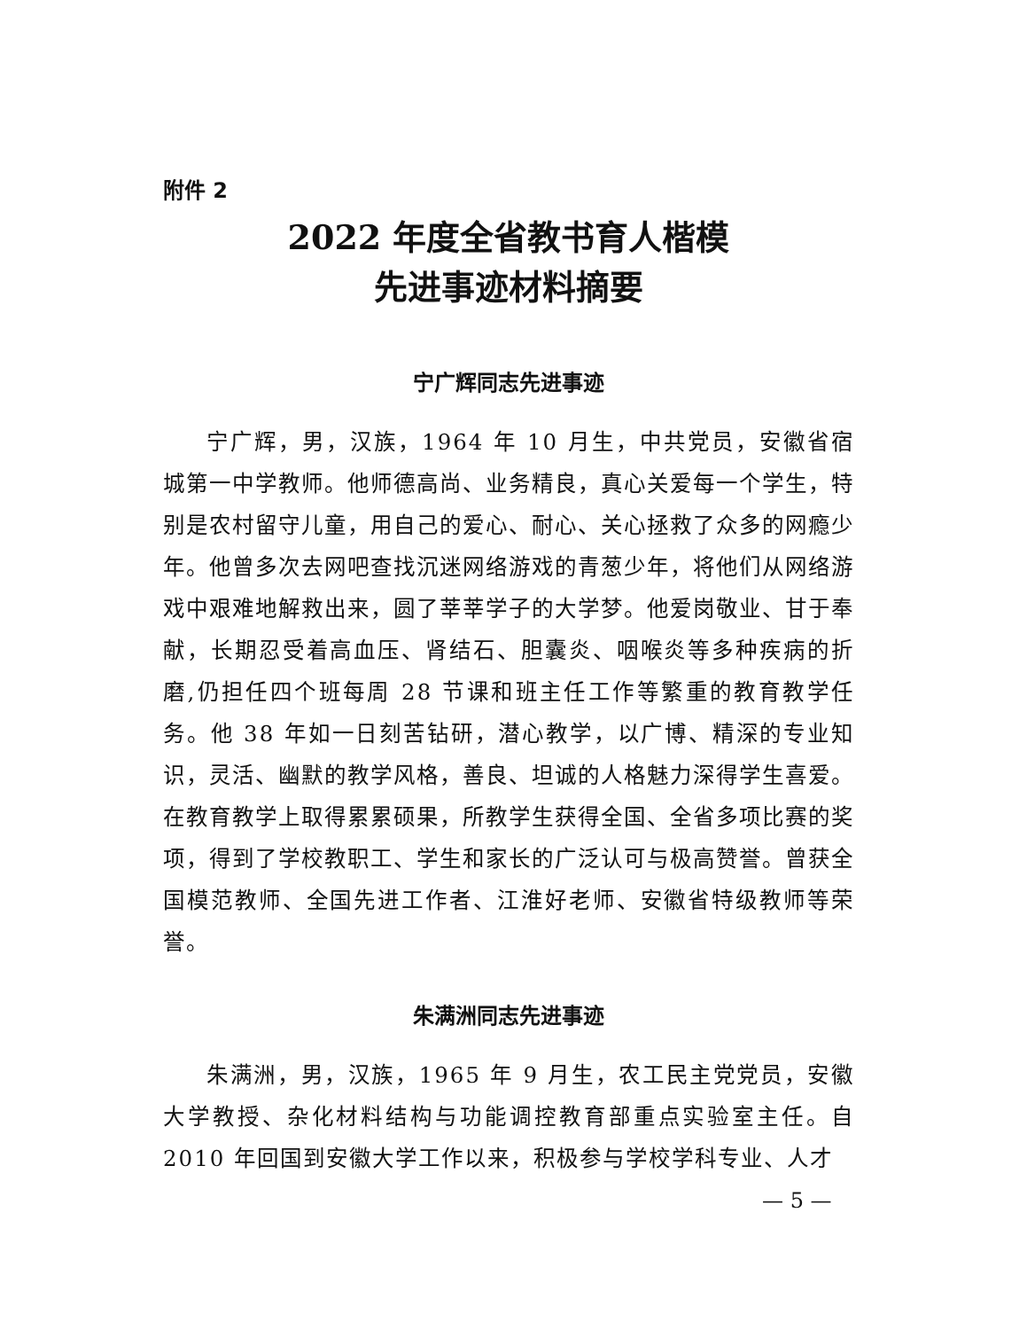附件 2
2022 年度全省教书育人楷模
先进事迹材料摘要
宁广辉同志先进事迹
宁广辉，男，汉族，1964 年 10 月生，中共党员，安徽省宿城第一中学教师。他师德高尚、业务精良，真心关爱每一个学生，特别是农村留守儿童，用自己的爱心、耐心、关心拯救了众多的网瘾少年。他曾多次去网吧查找沉迷网络游戏的青葱少年，将他们从网络游戏中艰难地解救出来，圆了莘莘学子的大学梦。他爱岗敬业、甘于奉献，长期忍受着高血压、肾结石、胆囊炎、咽喉炎等多种疾病的折磨,仍担任四个班每周 28 节课和班主任工作等繁重的教育教学任务。他 38 年如一日刻苦钻研，潜心教学，以广博、精深的专业知识，灵活、幽默的教学风格，善良、坦诚的人格魅力深得学生喜爱。在教育教学上取得累累硕果，所教学生获得全国、全省多项比赛的奖项，得到了学校教职工、学生和家长的广泛认可与极高赞誉。曾获全国模范教师、全国先进工作者、江淮好老师、安徽省特级教师等荣誉。
朱满洲同志先进事迹
朱满洲，男，汉族，1965 年 9 月生，农工民主党党员，安徽大学教授、杂化材料结构与功能调控教育部重点实验室主任。自 2010 年回国到安徽大学工作以来，积极参与学校学科专业、人才
— 5 —